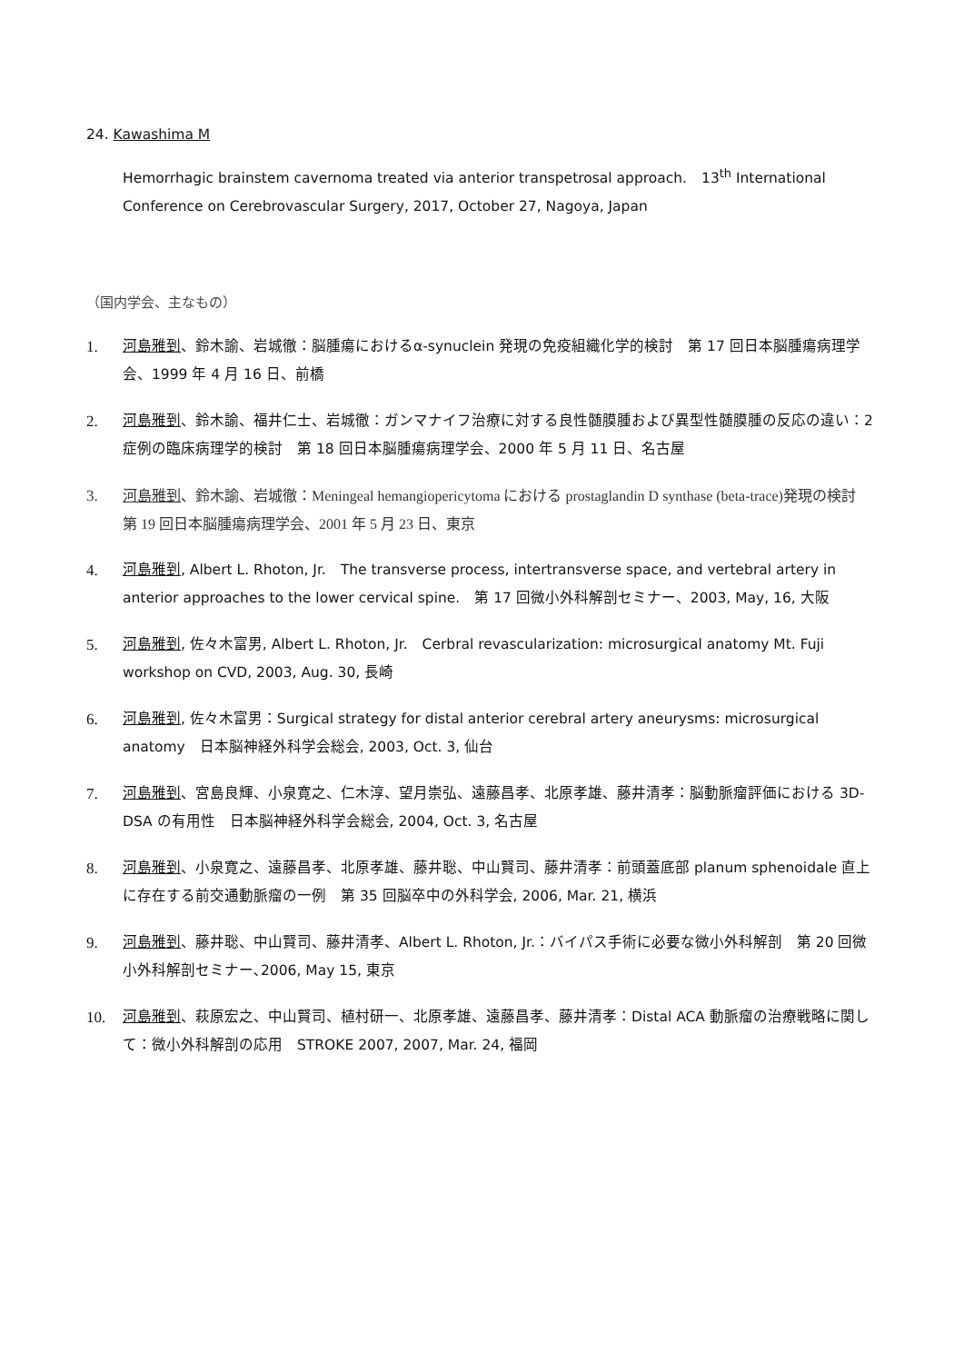24. Kawashima M
Hemorrhagic brainstem cavernoma treated via anterior transpetrosal approach.　13<sup>th</sup> International Conference on Cerebrovascular Surgery, 2017, October 27, Nagoya, Japan
（国内学会、主なもの）
1. 河島雅到、鈴木諭、岩城徹：脳腫瘍におけるα-synuclein 発現の免疫組織化学的検討　第 17 回日本脳腫瘍病理学会、1999 年 4 月 16 日、前橋
2. 河島雅到、鈴木諭、福井仁士、岩城徹：ガンマナイフ治療に対する良性髄膜腫および異型性髄膜腫の反応の違い：2 症例の臨床病理学的検討　第 18 回日本脳腫瘍病理学会、2000 年 5 月 11 日、名古屋
3. 河島雅到、鈴木諭、岩城徹：Meningeal hemangiopericytoma における prostaglandin D synthase (beta-trace)発現の検討　第 19 回日本脳腫瘍病理学会、2001 年 5 月 23 日、東京
4. 河島雅到, Albert L. Rhoton, Jr.　The transverse process, intertransverse space, and vertebral artery in anterior approaches to the lower cervical spine.　第 17 回微小外科解剖セミナー、2003, May, 16, 大阪
5. 河島雅到, 佐々木富男, Albert L. Rhoton, Jr.　Cerbral revascularization: microsurgical anatomy Mt. Fuji workshop on CVD, 2003, Aug. 30, 長崎
6. 河島雅到, 佐々木富男：Surgical strategy for distal anterior cerebral artery aneurysms: microsurgical anatomy　日本脳神経外科学会総会, 2003, Oct. 3, 仙台
7. 河島雅到、宮島良輝、小泉寛之、仁木淳、望月崇弘、遠藤昌孝、北原孝雄、藤井清孝：脳動脈瘤評価における 3D-DSA の有用性　日本脳神経外科学会総会, 2004, Oct. 3, 名古屋
8. 河島雅到、小泉寛之、遠藤昌孝、北原孝雄、藤井聡、中山賢司、藤井清孝：前頭蓋底部 planum sphenoidale 直上に存在する前交通動脈瘤の一例　第 35 回脳卒中の外科学会, 2006, Mar. 21, 横浜
9. 河島雅到、藤井聡、中山賢司、藤井清孝、Albert L. Rhoton, Jr.：バイパス手術に必要な微小外科解剖　第 20 回微小外科解剖セミナー､2006, May 15, 東京
10. 河島雅到、萩原宏之、中山賢司、植村研一、北原孝雄、遠藤昌孝、藤井清孝：Distal ACA 動脈瘤の治療戦略に関して：微小外科解剖の応用　STROKE 2007, 2007, Mar. 24, 福岡